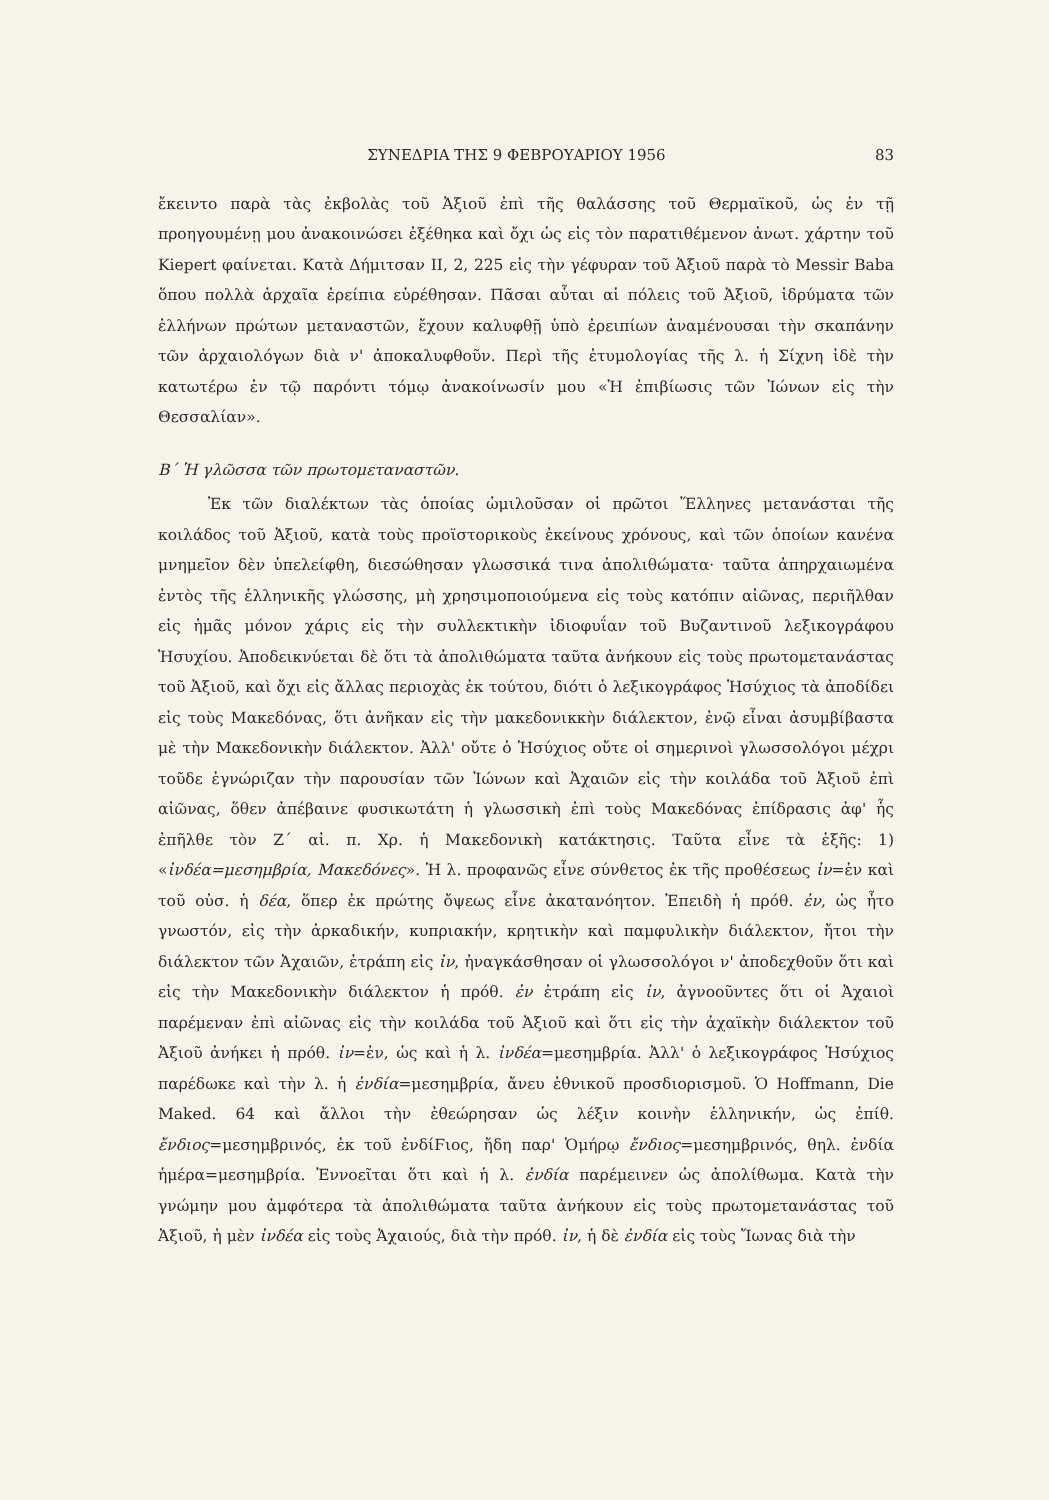ΣΥΝΕΔΡΙΑ ΤΗΣ 9 ΦΕΒΡΟΥΑΡΙΟΥ 1956 83
ἔκειντο παρὰ τὰς ἐκβολὰς τοῦ Ἀξιοῦ ἐπὶ τῆς θαλάσσης τοῦ Θερμαϊκοῦ, ὡς ἐν τῇ προηγουμένῃ μου ἀνακοινώσει ἐξέθηκα καὶ ὄχι ὡς εἰς τὸν παρατιθέμενον ἀνωτ. χάρτην τοῦ Kiepert φαίνεται. Κατὰ Δήμιτσαν II, 2, 225 εἰς τὴν γέφυραν τοῦ Ἀξιοῦ παρὰ τὸ Messir Baba ὅπου πολλὰ ἀρχαῖα ἐρείπια εὑρέθησαν. Πᾶσαι αὗται αἱ πόλεις τοῦ Ἀξιοῦ, ἱδρύματα τῶν ἑλλήνων πρώτων μεταναστῶν, ἔχουν καλυφθῇ ὑπὸ ἐρειπίων ἀναμένουσαι τὴν σκαπάνην τῶν ἀρχαιολόγων διὰ ν' ἀποκαλυφθοῦν. Περὶ τῆς ἐτυμολογίας τῆς λ. ἡ Σίχνη ἰδὲ τὴν κατωτέρω ἐν τῷ παρόντι τόμῳ ἀνακοίνωσίν μου «Ἡ ἐπιβίωσις τῶν Ἰώνων εἰς τὴν Θεσσαλίαν».
Β΄ Ἡ γλῶσσα τῶν πρωτομεταναστῶν.
Ἐκ τῶν διαλέκτων τὰς ὁποίας ὡμιλοῦσαν οἱ πρῶτοι Ἕλληνες μετανάσται τῆς κοιλάδος τοῦ Ἀξιοῦ, κατὰ τοὺς προϊστορικοὺς ἐκείνους χρόνους, καὶ τῶν ὁποίων κανένα μνημεῖον δὲν ὑπελείφθη, διεσώθησαν γλωσσικά τινα ἀπολιθώματα· ταῦτα ἀπηρχαιωμένα ἐντὸς τῆς ἑλληνικῆς γλώσσης, μὴ χρησιμοποιούμενα εἰς τοὺς κατόπιν αἰῶνας, περιῆλθαν εἰς ἡμᾶς μόνον χάρις εἰς τὴν συλλεκτικὴν ἰδιοφυΐαν τοῦ Βυζαντινοῦ λεξικογράφου Ἡσυχίου. Ἀποδεικνύεται δὲ ὅτι τὰ ἀπολιθώματα ταῦτα ἀνήκουν εἰς τοὺς πρωτομετανάστας τοῦ Ἀξιοῦ, καὶ ὄχι εἰς ἄλλας περιοχὰς ἐκ τούτου, διότι ὁ λεξικογράφος Ἡσύχιος τὰ ἀποδίδει εἰς τοὺς Μακεδόνας, ὅτι ἀνῆκαν εἰς τὴν μακεδονικκὴν διάλεκτον, ἐνῷ εἶναι ἀσυμβίβαστα μὲ τὴν Μακεδονικὴν διάλεκτον. Ἀλλ' οὔτε ὁ Ἡσύχιος οὔτε οἱ σημερινοὶ γλωσσολόγοι μέχρι τοῦδε ἐγνώριζαν τὴν παρουσίαν τῶν Ἰώνων καὶ Ἀχαιῶν εἰς τὴν κοιλάδα τοῦ Ἀξιοῦ ἐπὶ αἰῶνας, ὅθεν ἀπέβαινε φυσικωτάτη ἡ γλωσσικὴ ἐπὶ τοὺς Μακεδόνας ἐπίδρασις ἀφ' ἧς ἐπῆλθε τὸν Ζ΄ αἰ. π. Χρ. ἡ Μακεδονικὴ κατάκτησις. Ταῦτα εἶνε τὰ ἑξῆς: 1) «ἰνδέα=μεσημβρία, Μακεδόνες». Ἡ λ. προφανῶς εἶνε σύνθετος ἐκ τῆς προθέσεως ἰν=ἐν καὶ τοῦ οὐσ. ἡ δέα, ὅπερ ἐκ πρώτης ὄψεως εἶνε ἀκατανόητον. Ἐπειδὴ ἡ πρόθ. ἐν, ὡς ἦτο γνωστόν, εἰς τὴν ἀρκαδικήν, κυπριακήν, κρητικὴν καὶ παμφυλικὴν διάλεκτον, ἤτοι τὴν διάλεκτον τῶν Ἀχαιῶν, ἐτράπη εἰς ἰν, ἠναγκάσθησαν οἱ γλωσσολόγοι ν' ἀποδεχθοῦν ὅτι καὶ εἰς τὴν Μακεδονικὴν διάλεκτον ἡ πρόθ. ἐν ἐτράπη εἰς ἰν, ἀγνοοῦντες ὅτι οἱ Ἀχαιοὶ παρέμεναν ἐπὶ αἰῶνας εἰς τὴν κοιλάδα τοῦ Ἀξιοῦ καὶ ὅτι εἰς τὴν ἀχαϊκὴν διάλεκτον τοῦ Ἀξιοῦ ἀνήκει ἡ πρόθ. ἰν=ἐν, ὡς καὶ ἡ λ. ἰνδέα=μεσημβρία. Ἀλλ' ὁ λεξικογράφος Ἡσύχιος παρέδωκε καὶ τὴν λ. ἡ ἐνδία=μεσημβρία, ἄνευ ἐθνικοῦ προσδιορισμοῦ. Ὁ Hoffmann, Die Maked. 64 καὶ ἄλλοι τὴν ἐθεώρησαν ὡς λέξιν κοινὴν ἑλληνικήν, ὡς ἐπίθ. ἔνδιος=μεσημβρινός, ἐκ τοῦ ἐνδίϜιος, ἤδη παρ' Ὁμήρῳ ἔνδιος=μεσημβρινός, θηλ. ἐνδία ἡμέρα=μεσημβρία. Ἐννοεῖται ὅτι καὶ ἡ λ. ἐνδία παρέμεινεν ὡς ἀπολίθωμα. Κατὰ τὴν γνώμην μου ἀμφότερα τὰ ἀπολιθώματα ταῦτα ἀνήκουν εἰς τοὺς πρωτομετανάστας τοῦ Ἀξιοῦ, ἡ μὲν ἰνδέα εἰς τοὺς Ἀχαιούς, διὰ τὴν πρόθ. ἰν, ἡ δὲ ἐνδία εἰς τοὺς Ἴωνας διὰ τὴν